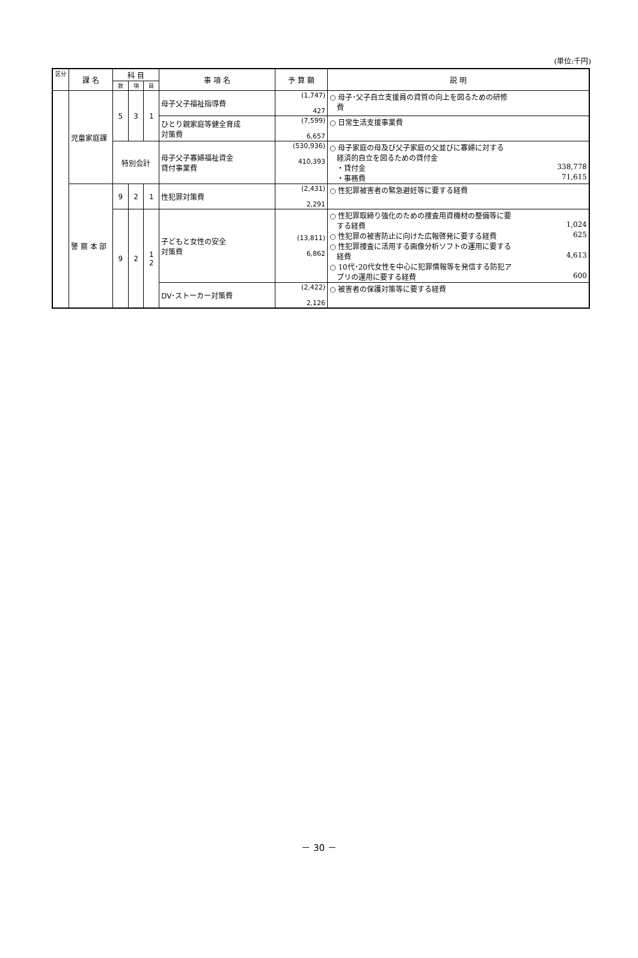(単位:千円)
| 区分 | 課 名 | 科 目 | | | 事 項 名 | 予 算 額 | 説 明 |
| --- | --- | --- | --- | --- | --- | --- | --- |
| | | 款 | 項 | 目 | | | |
| | 児童家庭課 | 5 | 3 | 1 | 母子父子福祉指導費 | (1,747) 427 | ○ 母子･父子自立支援員の資質の向上を図るための研修 費 |
| | | | | | ひとり親家庭等健全育成 対策費 | (7,599) 6,657 | ○ 日常生活支援事業費 |
| | | 特別会計 | | | 母子父子寡婦福祉資金 貸付事業費 | (530,936) 410,393 | ○ 母子家庭の母及び父子家庭の父並びに寡婦に対する 経済的自立を図るための貸付金 ・貸付金 338,778 ・事務費 71,615 |
| | 警 察 本 部 | 9 | 2 | 1 | 性犯罪対策費 | (2,431) 2,291 | ○ 性犯罪被害者の緊急避妊等に要する経費 |
| | | 9 | 2 | 1 2 | 子どもと女性の安全 対策費 | (13,811) 6,862 | ○ 性犯罪取締り強化のための捜査用資機材の整備等に要 する経費 1,024 ○ 性犯罪の被害防止に向けた広報啓発に要する経費 625 ○ 性犯罪捜査に活用する画像分析ソフトの運用に要する 経費 4,613 ○ 10代･20代女性を中心に犯罪情報等を発信する防犯ア プリの運用に要する経費 600 |
| | | | | | DV･ストーカー対策費 | (2,422) 2,126 | ○ 被害者の保護対策等に要する経費 |
－ 30 －